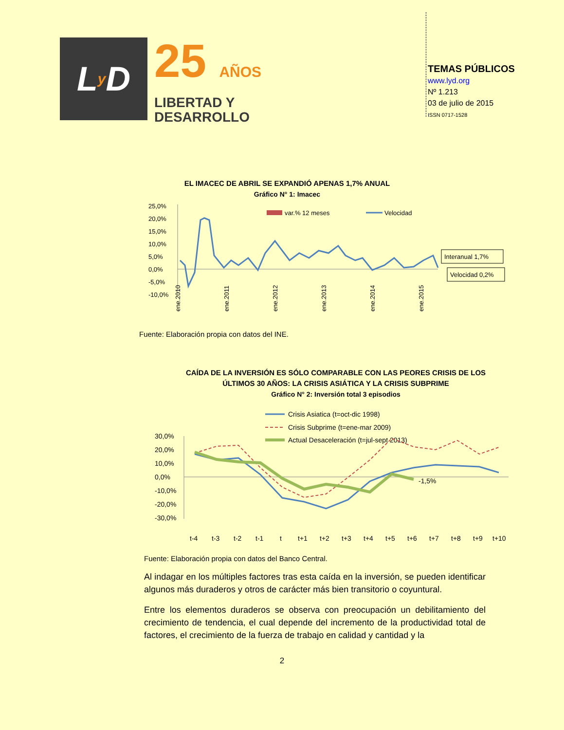L y D
25 AÑOS
LIBERTAD Y
DESARROLLO
TEMAS PÚBLICOS
www.lyd.org
Nº 1.213
03 de julio de 2015
ISSN 0717-1528
EL IMACEC DE ABRIL SE EXPANDIÓ APENAS 1,7% ANUAL
Gráfico N° 1: Imacec
25,0%
20,0%
15,0%
10,0%
5,0%
0,0%
-5,0%
-10,0%
var.% 12 meses
Velocidad
Interanual 1,7%
Velocidad 0,2%
ene.2010
ene.2011
ene.2012
ene.2013
ene.2014
ene.2015
Fuente: Elaboración propia con datos del INE.
CAÍDA DE LA INVERSIÓN ES SÓLO COMPARABLE CON LAS PEORES CRISIS DE LOS ÚLTIMOS 30 AÑOS: LA CRISIS ASIÁTICA Y LA CRISIS SUBPRIME
Gráfico N° 2: Inversión total 3 episodios
Crisis Asiatica (t=oct-dic 1998)
Crisis Subprime (t=ene-mar 2009)
Actual Desaceleración (t=jul-sept 2013)
30,0%
20,0%
10,0%
0,0%
-10,0%
-20,0%
-30,0%
-1,5%
t-4
t-3
t-2
t-1
t
t+1
t+2
t+3
t+4
t+5
t+6
t+7
t+8
t+9
t+10
Fuente: Elaboración propia con datos del Banco Central.
Al indagar en los múltiples factores tras esta caída en la inversión, se pueden identificar algunos más duraderos y otros de carácter más bien transitorio o coyuntural.
Entre los elementos duraderos se observa con preocupación un debilitamiento del crecimiento de tendencia, el cual depende del incremento de la productividad total de factores, el crecimiento de la fuerza de trabajo en calidad y cantidad y la
2